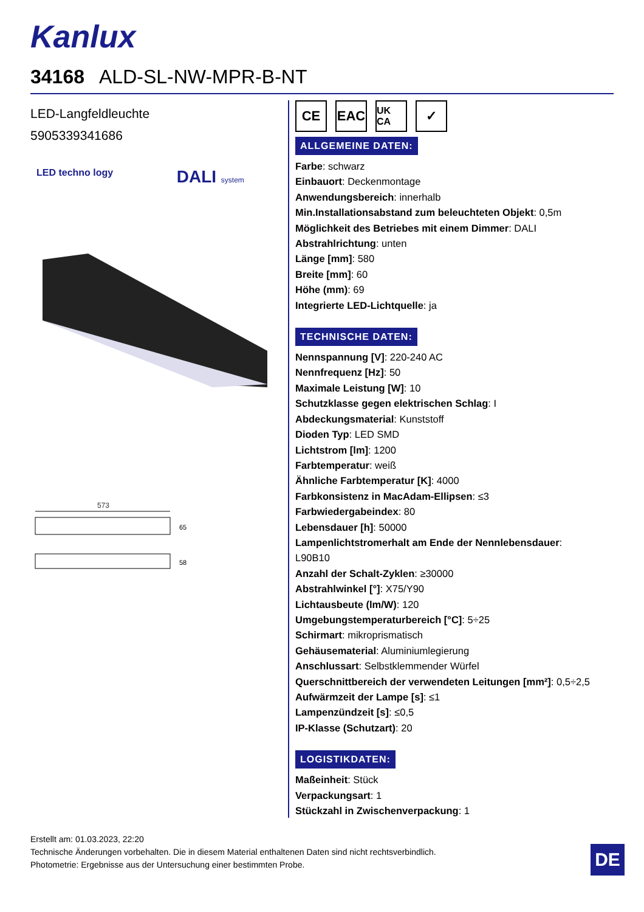Kanlux
34168 ALD-SL-NW-MPR-B-NT
LED-Langfeldleuchte
5905339341686
LED techno logy DALI system
573
65
58
CE EAC
UK CA
✓
ALLGEMEINE DATEN:
Farbe: schwarz
Einbauort: Deckenmontage
Anwendungsbereich: innerhalb
Min.Installationsabstand zum beleuchteten Objekt: 0,5m
Möglichkeit des Betriebes mit einem Dimmer: DALI
Abstrahlrichtung: unten
Länge [mm]: 580
Breite [mm]: 60
Höhe (mm): 69
Integrierte LED-Lichtquelle: ja
TECHNISCHE DATEN:
Nennspannung [V]: 220-240 AC
Nennfrequenz [Hz]: 50
Maximale Leistung [W]: 10
Schutzklasse gegen elektrischen Schlag: I
Abdeckungsmaterial: Kunststoff
Dioden Typ: LED SMD
Lichtstrom [lm]: 1200
Farbtemperatur: weiß
Ähnliche Farbtemperatur [K]: 4000
Farbkonsistenz in MacAdam-Ellipsen: ≤3
Farbwiedergabeindex: 80
Lebensdauer [h]: 50000
Lampenlichtstromerhalt am Ende der Nennlebensdauer:
L90B10
Anzahl der Schalt-Zyklen: ≥30000
Abstrahlwinkel [°]: X75/Y90
Lichtausbeute (lm/W): 120
Umgebungstemperaturbereich [°C]: 5÷25
Schirmart: mikroprismatisch
Gehäusematerial: Aluminiumlegierung
Anschlussart: Selbstklemmender Würfel
Querschnittbereich der verwendeten Leitungen [mm²]: 0,5÷2,5
Aufwärmzeit der Lampe [s]: ≤1
Lampenzündzeit [s]: ≤0,5
IP-Klasse (Schutzart): 20
LOGISTIKDATEN:
Maßeinheit: Stück
Verpackungsart: 1
Stückzahl in Zwischenverpackung: 1
Erstellt am: 01.03.2023, 22:20
Technische Änderungen vorbehalten. Die in diesem Material enthaltenen Daten sind nicht rechtsverbindlich.
Photometrie: Ergebnisse aus der Untersuchung einer bestimmten Probe.
DE